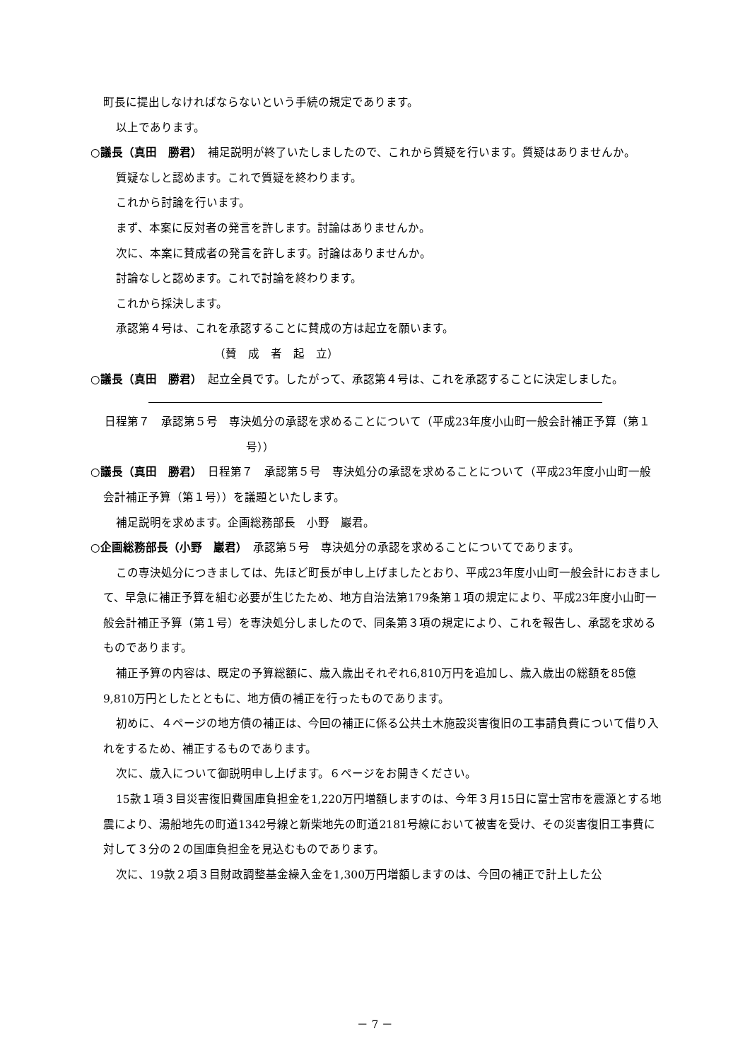町長に提出しなければならないという手続の規定であります。
以上であります。
○議長（真田　勝君）　補足説明が終了いたしましたので、これから質疑を行います。質疑はありませんか。
質疑なしと認めます。これで質疑を終わります。
これから討論を行います。
まず、本案に反対者の発言を許します。討論はありませんか。
次に、本案に賛成者の発言を許します。討論はありませんか。
討論なしと認めます。これで討論を終わります。
これから採決します。
承認第４号は、これを承認することに賛成の方は起立を願います。
（賛　成　者　起　立）
○議長（真田　勝君）　起立全員です。したがって、承認第４号は、これを承認することに決定しました。
日程第７　承認第５号　専決処分の承認を求めることについて（平成23年度小山町一般会計補正予算（第１号））
○議長（真田　勝君）　日程第７　承認第５号　専決処分の承認を求めることについて（平成23年度小山町一般会計補正予算（第１号））を議題といたします。
補足説明を求めます。企画総務部長　小野　巖君。
○企画総務部長（小野　巖君）　承認第５号　専決処分の承認を求めることについてであります。
この専決処分につきましては、先ほど町長が申し上げましたとおり、平成23年度小山町一般会計におきまして、早急に補正予算を組む必要が生じたため、地方自治法第179条第１項の規定により、平成23年度小山町一般会計補正予算（第１号）を専決処分しましたので、同条第３項の規定により、これを報告し、承認を求めるものであります。
補正予算の内容は、既定の予算総額に、歳入歳出それぞれ6,810万円を追加し、歳入歳出の総額を85億9,810万円としたとともに、地方債の補正を行ったものであります。
初めに、４ページの地方債の補正は、今回の補正に係る公共土木施設災害復旧の工事請負費について借り入れをするため、補正するものであります。
次に、歳入について御説明申し上げます。６ページをお開きください。
15款１項３目災害復旧費国庫負担金を1,220万円増額しますのは、今年３月15日に富士宮市を震源とする地震により、湯船地先の町道1342号線と新柴地先の町道2181号線において被害を受け、その災害復旧工事費に対して３分の２の国庫負担金を見込むものであります。
次に、19款２項３目財政調整基金繰入金を1,300万円増額しますのは、今回の補正で計上した公
－ 7 －